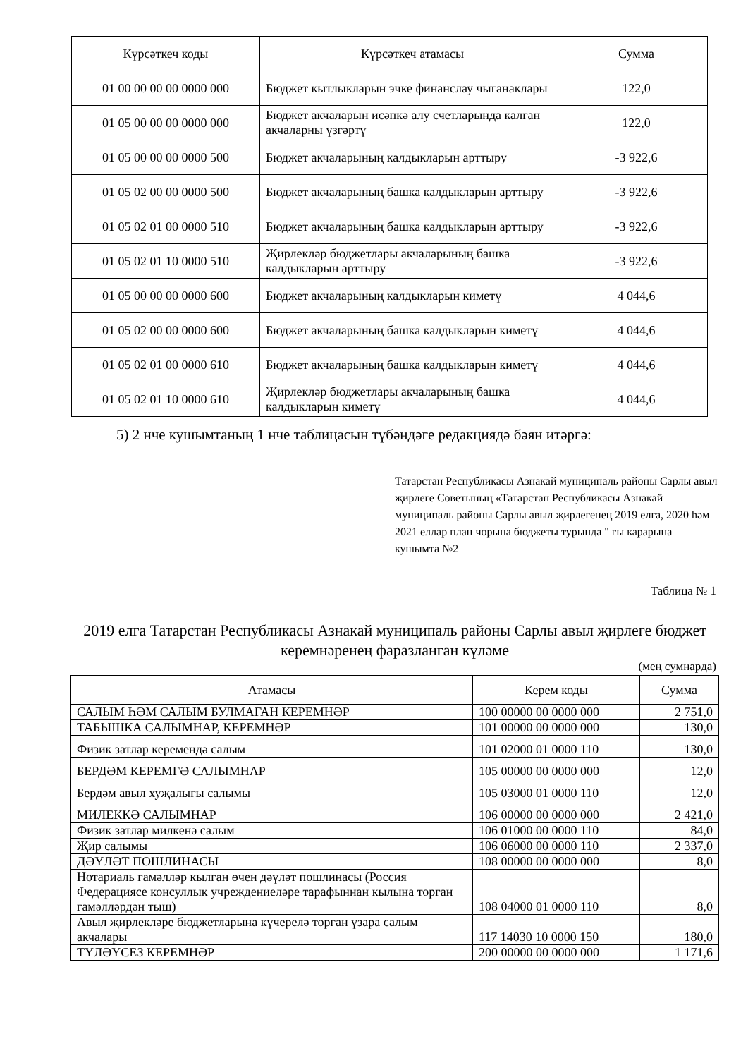| Күрсәткеч коды | Күрсәткеч атамасы | Сумма |
| --- | --- | --- |
| 01 00 00 00 00 0000 000 | Бюджет кытлыкларын эчке финанслау чыганаклары | 122,0 |
| 01 05 00 00 00 0000 000 | Бюджет акчаларын исәпкә алу счетларында калган акчаларны үзгәртү | 122,0 |
| 01 05 00 00 00 0000 500 | Бюджет акчаларының калдыкларын арттыру | -3 922,6 |
| 01 05 02 00 00 0000 500 | Бюджет акчаларының башка калдыкларын арттыру | -3 922,6 |
| 01 05 02 01 00 0000 510 | Бюджет акчаларының башка калдыкларын арттыру | -3 922,6 |
| 01 05 02 01 10 0000 510 | Җирлекләр бюджетлары акчаларының башка калдыкларын арттыру | -3 922,6 |
| 01 05 00 00 00 0000 600 | Бюджет акчаларының калдыкларын киметү | 4 044,6 |
| 01 05 02 00 00 0000 600 | Бюджет акчаларының башка калдыкларын киметү | 4 044,6 |
| 01 05 02 01 00 0000 610 | Бюджет акчаларының башка калдыкларын киметү | 4 044,6 |
| 01 05 02 01 10 0000 610 | Җирлекләр бюджетлары акчаларының башка калдыкларын киметү | 4 044,6 |
5) 2 нче кушымтаның 1 нче таблицасын түбәндәге редакциядә бәян итәргә:
Татарстан Республикасы Азнакай муниципаль районы Сарлы авыл җирлеге Советының «Татарстан Республикасы Азнакай муниципаль районы Сарлы авыл җирлегенең 2019 елга, 2020 һәм 2021 еллар план чорына бюджеты турында " гы карарына кушымта №2
Таблица № 1
2019 елга Татарстан Республикасы Азнакай муниципаль районы Сарлы авыл җирлеге бюджет керемнәренең фаразланган күләме
(мең сумнарда)
| Атамасы | Керем коды | Сумма |
| --- | --- | --- |
| САЛЫМ ҺӘМ САЛЫМ БУЛМАГАН КЕРЕМНӘР | 100 00000 00 0000 000 | 2 751,0 |
| ТАБЫШКА САЛЫМНАР, КЕРЕМНӘР | 101 00000 00 0000 000 | 130,0 |
| Физик затлар керемендә салым | 101 02000 01 0000 110 | 130,0 |
| БЕРДӘМ КЕРЕМГӘ САЛЫМНАР | 105 00000 00 0000 000 | 12,0 |
| Бердәм авыл хуҗалыгы салымы | 105 03000 01 0000 110 | 12,0 |
| МИЛЕККӘ САЛЫМНАР | 106 00000 00 0000 000 | 2 421,0 |
| Физик затлар милкенә салым | 106 01000 00 0000 110 | 84,0 |
| Җир салымы | 106 06000 00 0000 110 | 2 337,0 |
| ДӘҮЛӘТ ПОШЛИНАСЫ | 108 00000 00 0000 000 | 8,0 |
| Нотариаль гамәлләр кылган өчен дәүләт пошлинасы (Россия Федерациясе консуллык учреждениеләре тарафыннан кылына торган гамәлләрдән тыш) | 108 04000 01 0000 110 | 8,0 |
| Авыл җирлекләре бюджетларына күчерелә торган үзара салым акчалары | 117 14030 10 0000 150 | 180,0 |
| ТҮЛӘҮСЕЗ КЕРЕМНӘР | 200 00000 00 0000 000 | 1 171,6 |